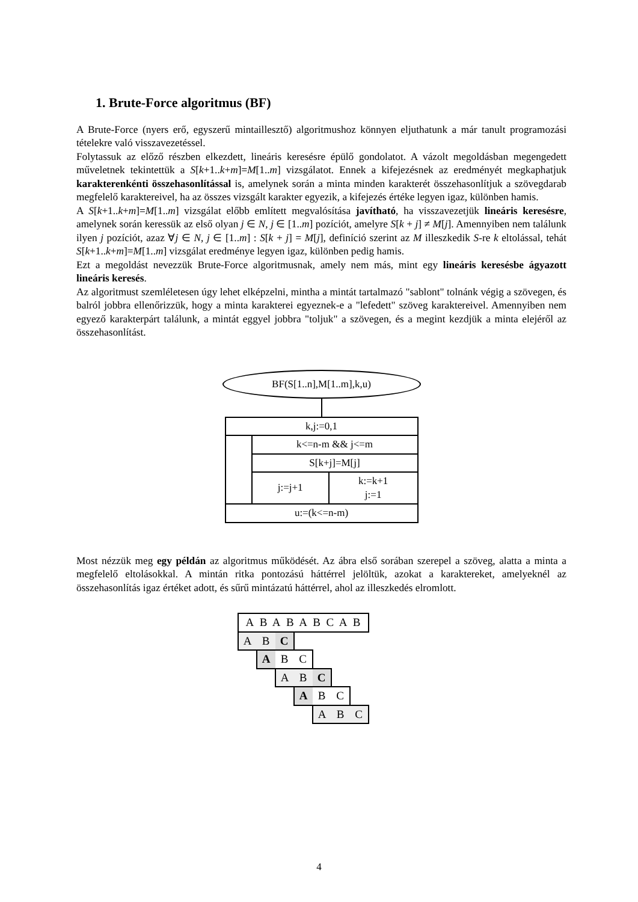1. Brute-Force algoritmus (BF)
A Brute-Force (nyers erő, egyszerű mintaillesztő) algoritmushoz könnyen eljuthatunk a már tanult programozási tételekre való visszavezetéssel.
Folytassuk az előző részben elkezdett, lineáris keresésre épülő gondolatot. A vázolt megoldásban megengedett műveletnek tekintettük a S[k+1..k+m]=M[1..m] vizsgálatot. Ennek a kifejezésnek az eredményét megkaphatjuk karakterenkénti összehasonlítással is, amelynek során a minta minden karakterét összehasonlítjuk a szövegdarab megfelelő karaktereivel, ha az összes vizsgált karakter egyezik, a kifejezés értéke legyen igaz, különben hamis.
A S[k+1..k+m]=M[1..m] vizsgálat előbb említett megvalósítása javítható, ha visszavezetjük lineáris keresésre, amelynek során keressük az első olyan j ∈ N, j ∈ [1..m] pozíciót, amelyre S[k + j] ≠ M[j]. Amennyiben nem találunk ilyen j pozíciót, azaz ∀j ∈ N, j ∈ [1..m] : S[k + j] = M[j], definíció szerint az M illeszkedik S-re k eltolással, tehát S[k+1..k+m]=M[1..m] vizsgálat eredménye legyen igaz, különben pedig hamis.
Ezt a megoldást nevezzük Brute-Force algoritmusnak, amely nem más, mint egy lineáris keresésbe ágyazott lineáris keresés.
Az algoritmust szemléletesen úgy lehet elképzelni, mintha a mintát tartalmazó "sablont" tolnánk végig a szövegen, és balról jobbra ellenőrizzük, hogy a minta karakterei egyeznek-e a "lefedett" szöveg karaktereivel. Amennyiben nem egyező karakterpárt találunk, a mintát eggyel jobbra "toljuk" a szövegen, és a megint kezdjük a minta elejéről az összehasonlítást.
BF(S[1..n],M[1..m],k,u)
| k,j:=0,1 | | |
| | k<=n-m && j<=m | |
| | S[k+j]=M[j] | |
| | j:=j+1 | k:=k+1 j:=1 |
| u:=(k<=n-m) | | |
Most nézzük meg egy példán az algoritmus működését. Az ábra első sorában szerepel a szöveg, alatta a minta a megfelelő eltolásokkal. A mintán ritka pontozású háttérrel jelöltük, azokat a karaktereket, amelyeknél az összehasonlítás igaz értéket adott, és sűrű mintázatú háttérrel, ahol az illeszkedés elromlott.
| A B A B A B C A B | | | | | | |
| A | B | C | | | | |
| | A | B | C | | | |
| | | A | B | C | | |
| | | | A | B | C | |
| | | | | A | B | C |
4